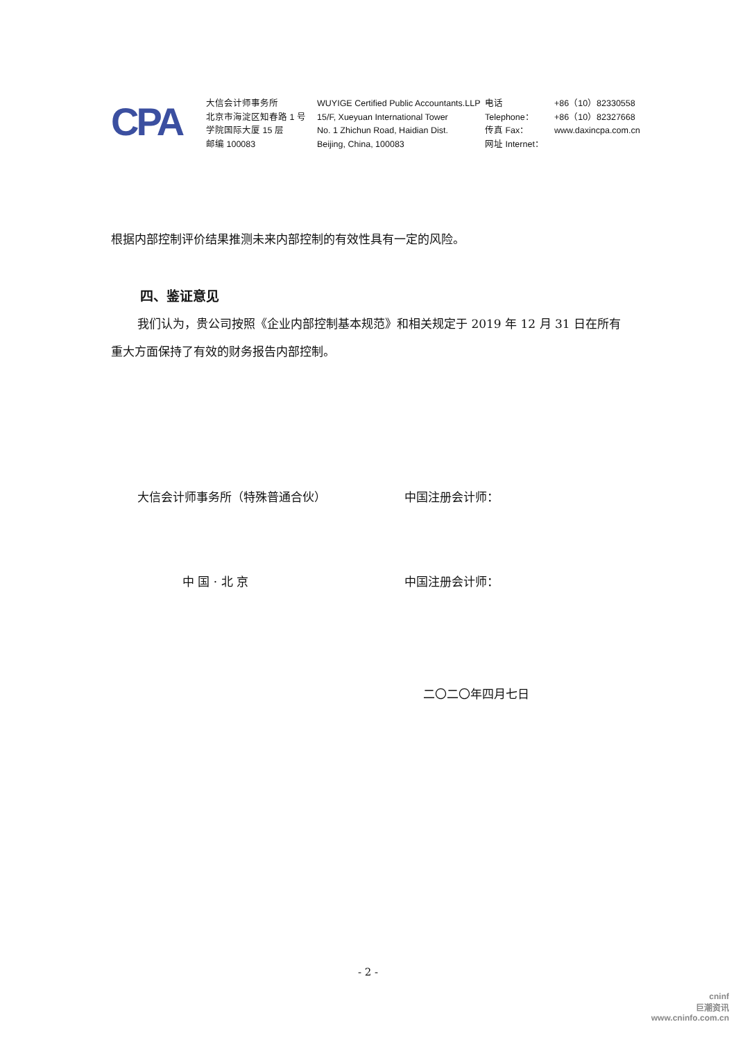CPA
大信会计师事务所
北京市海淀区知春路 1 号
学院国际大厦 15 层
邮编 100083
WUYIGE Certified Public Accountants.LLP
15/F, Xueyuan International Tower
No. 1 Zhichun Road, Haidian Dist.
Beijing, China, 100083
电话 Telephone：
传真 Fax：
网址 Internet：
+86（10）82330558
+86（10）82327668
www.daxincpa.com.cn
根据内部控制评价结果推测未来内部控制的有效性具有一定的风险。
四、鉴证意见
我们认为，贵公司按照《企业内部控制基本规范》和相关规定于 2019 年 12 月 31 日在所有重大方面保持了有效的财务报告内部控制。
大信会计师事务所（特殊普通合伙） 中国注册会计师：
中 国 · 北 京 中国注册会计师：
二〇二〇年四月七日
- 2 -
cninf
巨潮资讯
www.cninfo.com.cn